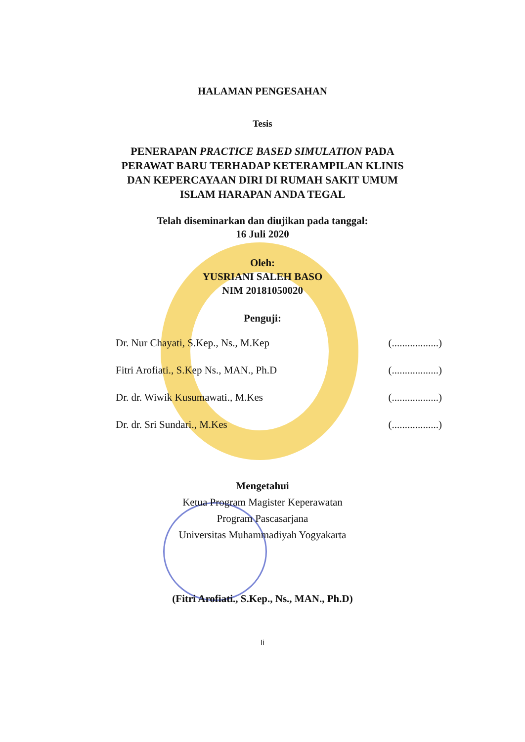HALAMAN PENGESAHAN
Tesis
PENERAPAN PRACTICE BASED SIMULATION PADA
PERAWAT BARU TERHADAP KETERAMPILAN KLINIS
DAN KEPERCAYAAN DIRI DI RUMAH SAKIT UMUM
ISLAM HARAPAN ANDA TEGAL
Telah diseminarkan dan diujikan pada tanggal:
16 Juli 2020
Oleh:
YUSRIANI SALEH BASO
NIM 20181050020
Penguji:
Dr. Nur Chayati, S.Kep., Ns., M.Kep (..................)
Fitri Arofiati., S.Kep Ns., MAN., Ph.D (..................)
Dr. dr. Wiwik Kusumawati., M.Kes (..................)
Dr. dr. Sri Sundari., M.Kes (..................)
Mengetahui
Ketua Program Magister Keperawatan
Program Pascasarjana
Universitas Muhammadiyah Yogyakarta
(Fitri Arofiati., S.Kep., Ns., MAN., Ph.D)
Ii